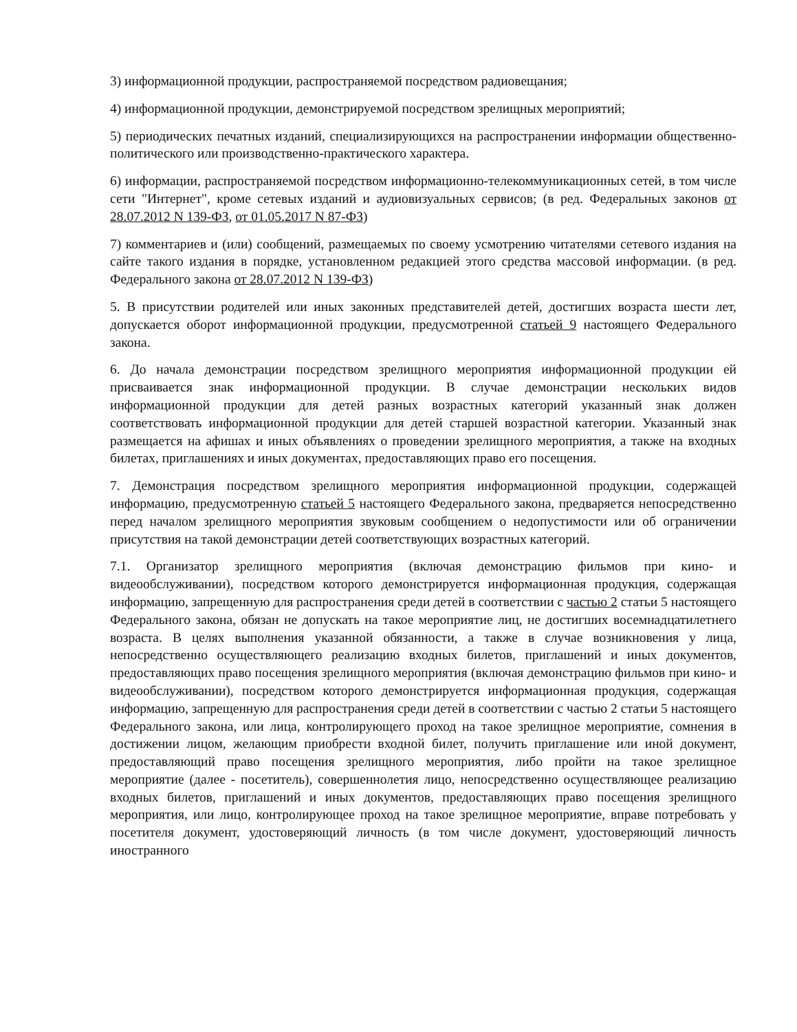3) информационной продукции, распространяемой посредством радиовещания;
4) информационной продукции, демонстрируемой посредством зрелищных мероприятий;
5) периодических печатных изданий, специализирующихся на распространении информации общественно-политического или производственно-практического характера.
6) информации, распространяемой посредством информационно-телекоммуникационных сетей, в том числе сети "Интернет", кроме сетевых изданий и аудиовизуальных сервисов; (в ред. Федеральных законов от 28.07.2012 N 139-ФЗ, от 01.05.2017 N 87-ФЗ)
7) комментариев и (или) сообщений, размещаемых по своему усмотрению читателями сетевого издания на сайте такого издания в порядке, установленном редакцией этого средства массовой информации. (в ред. Федерального закона от 28.07.2012 N 139-ФЗ)
5. В присутствии родителей или иных законных представителей детей, достигших возраста шести лет, допускается оборот информационной продукции, предусмотренной статьей 9 настоящего Федерального закона.
6. До начала демонстрации посредством зрелищного мероприятия информационной продукции ей присваивается знак информационной продукции. В случае демонстрации нескольких видов информационной продукции для детей разных возрастных категорий указанный знак должен соответствовать информационной продукции для детей старшей возрастной категории. Указанный знак размещается на афишах и иных объявлениях о проведении зрелищного мероприятия, а также на входных билетах, приглашениях и иных документах, предоставляющих право его посещения.
7. Демонстрация посредством зрелищного мероприятия информационной продукции, содержащей информацию, предусмотренную статьей 5 настоящего Федерального закона, предваряется непосредственно перед началом зрелищного мероприятия звуковым сообщением о недопустимости или об ограничении присутствия на такой демонстрации детей соответствующих возрастных категорий.
7.1. Организатор зрелищного мероприятия (включая демонстрацию фильмов при кино- и видеообслуживании), посредством которого демонстрируется информационная продукция, содержащая информацию, запрещенную для распространения среди детей в соответствии с частью 2 статьи 5 настоящего Федерального закона, обязан не допускать на такое мероприятие лиц, не достигших восемнадцатилетнего возраста. В целях выполнения указанной обязанности, а также в случае возникновения у лица, непосредственно осуществляющего реализацию входных билетов, приглашений и иных документов, предоставляющих право посещения зрелищного мероприятия (включая демонстрацию фильмов при кино- и видеообслуживании), посредством которого демонстрируется информационная продукция, содержащая информацию, запрещенную для распространения среди детей в соответствии с частью 2 статьи 5 настоящего Федерального закона, или лица, контролирующего проход на такое зрелищное мероприятие, сомнения в достижении лицом, желающим приобрести входной билет, получить приглашение или иной документ, предоставляющий право посещения зрелищного мероприятия, либо пройти на такое зрелищное мероприятие (далее - посетитель), совершеннолетия лицо, непосредственно осуществляющее реализацию входных билетов, приглашений и иных документов, предоставляющих право посещения зрелищного мероприятия, или лицо, контролирующее проход на такое зрелищное мероприятие, вправе потребовать у посетителя документ, удостоверяющий личность (в том числе документ, удостоверяющий личность иностранного